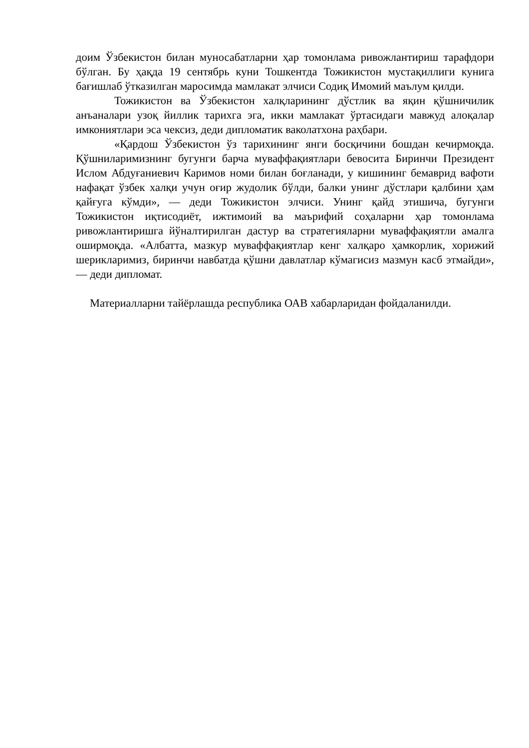доим Ўзбекистон билан муносабатларни ҳар томонлама ривожлантириш тарафдори бўлган. Бу ҳақда 19 сентябрь куни Тошкентда Тожикистон мустақиллиги кунига бағишлаб ўтказилган маросимда мамлакат элчиси Содиқ Имомий маълум қилди.
Тожикистон ва Ўзбекистон халқларининг дўстлик ва яқин қўшничилик анъаналари узоқ йиллик тарихга эга, икки мамлакат ўртасидаги мавжуд алоқалар имкониятлари эса чексиз, деди дипломатик ваколатхона раҳбари.
«Қардош Ўзбекистон ўз тарихининг янги босқичини бошдан кечирмоқда. Қўшниларимизнинг бугунги барча муваффақиятлари бевосита Биринчи Президент Ислом Абдуғаниевич Каримов номи билан боғланади, у кишининг бемаврид вафоти нафақат ўзбек халқи учун оғир жудолик бўлди, балки унинг дўстлари қалбини ҳам қайғуга кўмди», — деди Тожикистон элчиси. Унинг қайд этишича, бугунги Тожикистон иқтисодиёт, ижтимоий ва маърифий соҳаларни ҳар томонлама ривожлантиришга йўналтирилган дастур ва стратегияларни муваффақиятли амалга оширмоқда. «Албатта, мазкур муваффақиятлар кенг халқаро ҳамкорлик, хорижий шерикларимиз, биринчи навбатда қўшни давлатлар кўмагисиз мазмун касб этмайди»,— деди дипломат.
Материалларни тайёрлашда республика ОАВ хабарларидан фойдаланилди.